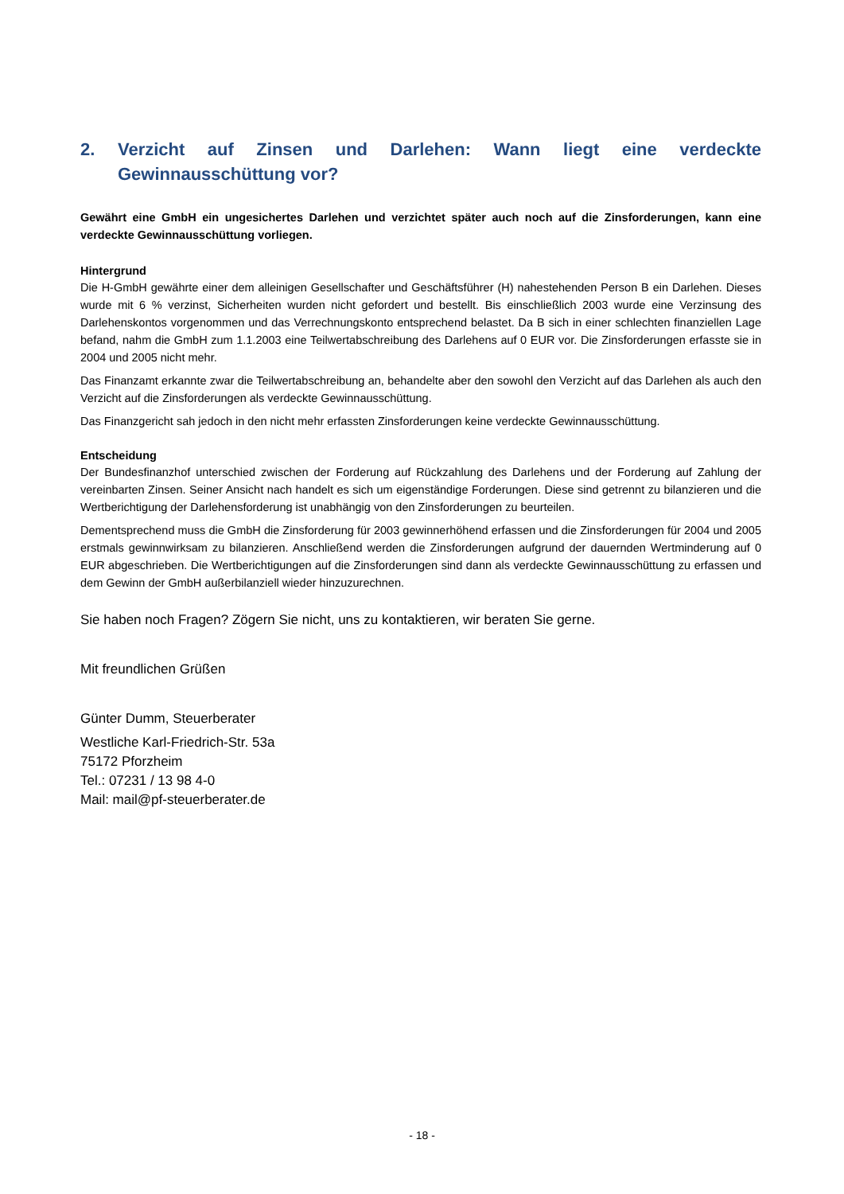2. Verzicht auf Zinsen und Darlehen: Wann liegt eine verdeckte Gewinnausschüttung vor?
Gewährt eine GmbH ein ungesichertes Darlehen und verzichtet später auch noch auf die Zinsforderungen, kann eine verdeckte Gewinnausschüttung vorliegen.
Hintergrund
Die H-GmbH gewährte einer dem alleinigen Gesellschafter und Geschäftsführer (H) nahestehenden Person B ein Darlehen. Dieses wurde mit 6 % verzinst, Sicherheiten wurden nicht gefordert und bestellt. Bis einschließlich 2003 wurde eine Verzinsung des Darlehenskontos vorgenommen und das Verrechnungskonto entsprechend belastet. Da B sich in einer schlechten finanziellen Lage befand, nahm die GmbH zum 1.1.2003 eine Teilwertabschreibung des Darlehens auf 0 EUR vor. Die Zinsforderungen erfasste sie in 2004 und 2005 nicht mehr.
Das Finanzamt erkannte zwar die Teilwertabschreibung an, behandelte aber den sowohl den Verzicht auf das Darlehen als auch den Verzicht auf die Zinsforderungen als verdeckte Gewinnausschüttung.
Das Finanzgericht sah jedoch in den nicht mehr erfassten Zinsforderungen keine verdeckte Gewinnausschüttung.
Entscheidung
Der Bundesfinanzhof unterschied zwischen der Forderung auf Rückzahlung des Darlehens und der Forderung auf Zahlung der vereinbarten Zinsen. Seiner Ansicht nach handelt es sich um eigenständige Forderungen. Diese sind getrennt zu bilanzieren und die Wertberichtigung der Darlehensforderung ist unabhängig von den Zinsforderungen zu beurteilen.
Dementsprechend muss die GmbH die Zinsforderung für 2003 gewinnerhöhend erfassen und die Zinsforderungen für 2004 und 2005 erstmals gewinnwirksam zu bilanzieren. Anschließend werden die Zinsforderungen aufgrund der dauernden Wertminderung auf 0 EUR abgeschrieben. Die Wertberichtigungen auf die Zinsforderungen sind dann als verdeckte Gewinnausschüttung zu erfassen und dem Gewinn der GmbH außerbilanziell wieder hinzuzurechnen.
Sie haben noch Fragen? Zögern Sie nicht, uns zu kontaktieren, wir beraten Sie gerne.
Mit freundlichen Grüßen
Günter Dumm, Steuerberater
Westliche Karl-Friedrich-Str. 53a
75172 Pforzheim
Tel.: 07231 / 13 98 4-0
Mail: mail@pf-steuerberater.de
- 18 -